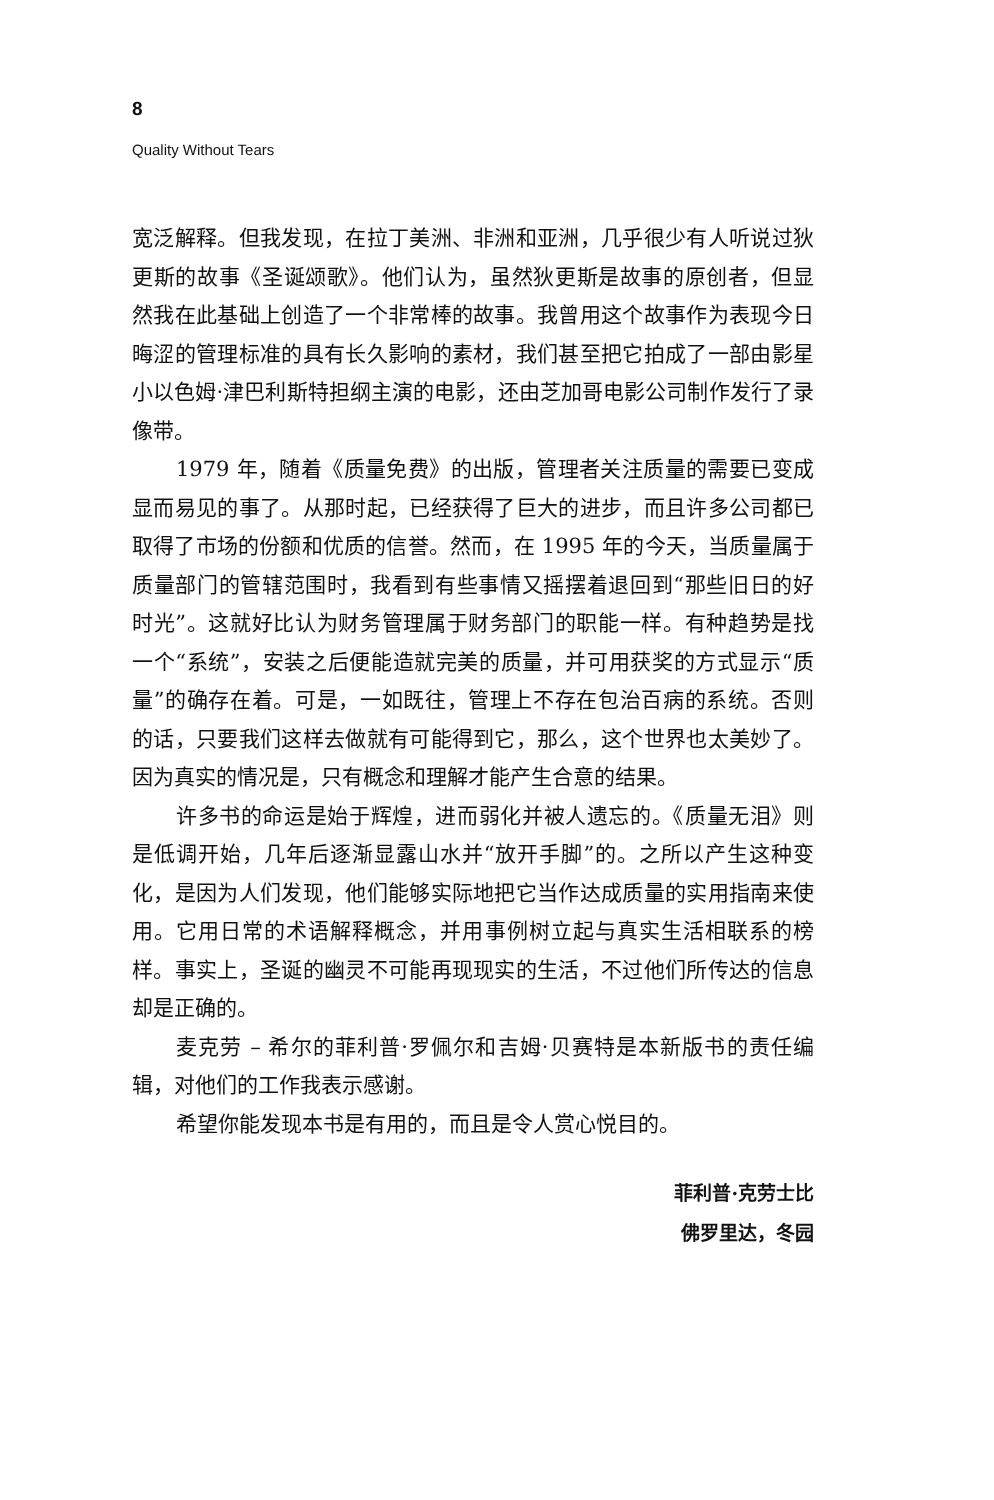8
Quality Without Tears
宽泛解释。但我发现，在拉丁美洲、非洲和亚洲，几乎很少有人听说过狄更斯的故事《圣诞颂歌》。他们认为，虽然狄更斯是故事的原创者，但显然我在此基础上创造了一个非常棒的故事。我曾用这个故事作为表现今日晦涩的管理标准的具有长久影响的素材，我们甚至把它拍成了一部由影星小以色姆·津巴利斯特担纲主演的电影，还由芝加哥电影公司制作发行了录像带。
1979 年，随着《质量免费》的出版，管理者关注质量的需要已变成显而易见的事了。从那时起，已经获得了巨大的进步，而且许多公司都已取得了市场的份额和优质的信誉。然而，在 1995 年的今天，当质量属于质量部门的管辖范围时，我看到有些事情又摇摆着退回到“那些旧日的好时光”。这就好比认为财务管理属于财务部门的职能一样。有种趋势是找一个“系统”，安装之后便能造就完美的质量，并可用获奖的方式显示“质量”的确存在着。可是，一如既往，管理上不存在包治百病的系统。否则的话，只要我们这样去做就有可能得到它，那么，这个世界也太美妙了。因为真实的情况是，只有概念和理解才能产生合意的结果。
许多书的命运是始于辉煌，进而弱化并被人遗忘的。《质量无泪》则是低调开始，几年后逐渐显露山水并“放开手脚”的。之所以产生这种变化，是因为人们发现，他们能够实际地把它当作达成质量的实用指南来使用。它用日常的术语解释概念，并用事例树立起与真实生活相联系的榜样。事实上，圣诞的幽灵不可能再现现实的生活，不过他们所传达的信息却是正确的。
麦克劳 – 希尔的菲利普·罗佩尔和吉姆·贝赛特是本新版书的责任编辑，对他们的工作我表示感谢。
希望你能发现本书是有用的，而且是令人赏心悦目的。
菲利普·克劳士比
佛罗里达，冬园